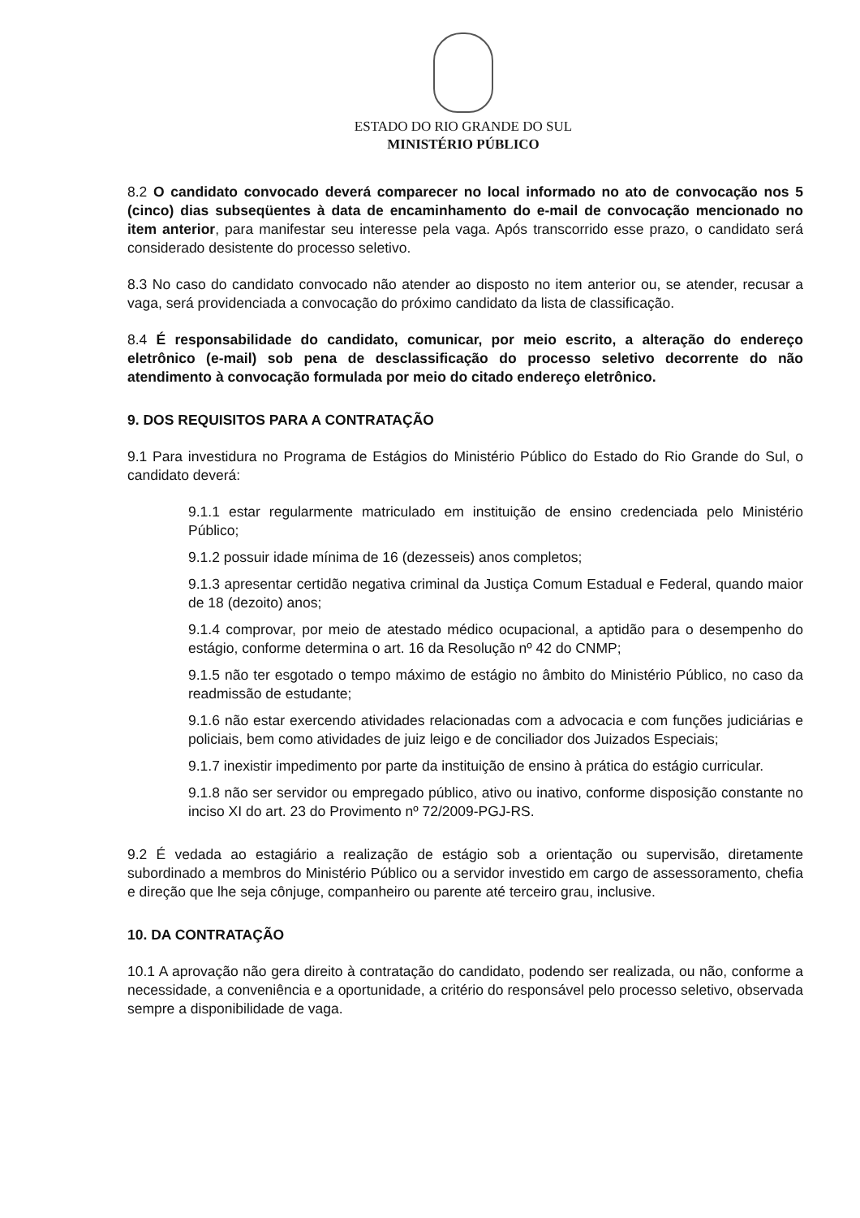ESTADO DO RIO GRANDE DO SUL
MINISTÉRIO PÚBLICO
8.2 O candidato convocado deverá comparecer no local informado no ato de convocação nos 5 (cinco) dias subseqüentes à data de encaminhamento do e-mail de convocação mencionado no item anterior, para manifestar seu interesse pela vaga. Após transcorrido esse prazo, o candidato será considerado desistente do processo seletivo.
8.3 No caso do candidato convocado não atender ao disposto no item anterior ou, se atender, recusar a vaga, será providenciada a convocação do próximo candidato da lista de classificação.
8.4 É responsabilidade do candidato, comunicar, por meio escrito, a alteração do endereço eletrônico (e-mail) sob pena de desclassificação do processo seletivo decorrente do não atendimento à convocação formulada por meio do citado endereço eletrônico.
9. DOS REQUISITOS PARA A CONTRATAÇÃO
9.1 Para investidura no Programa de Estágios do Ministério Público do Estado do Rio Grande do Sul, o candidato deverá:
9.1.1 estar regularmente matriculado em instituição de ensino credenciada pelo Ministério Público;
9.1.2 possuir idade mínima de 16 (dezesseis) anos completos;
9.1.3 apresentar certidão negativa criminal da Justiça Comum Estadual e Federal, quando maior de 18 (dezoito) anos;
9.1.4 comprovar, por meio de atestado médico ocupacional, a aptidão para o desempenho do estágio, conforme determina o art. 16 da Resolução nº 42 do CNMP;
9.1.5 não ter esgotado o tempo máximo de estágio no âmbito do Ministério Público, no caso da readmissão de estudante;
9.1.6 não estar exercendo atividades relacionadas com a advocacia e com funções judiciárias e policiais, bem como atividades de juiz leigo e de conciliador dos Juizados Especiais;
9.1.7 inexistir impedimento por parte da instituição de ensino à prática do estágio curricular.
9.1.8 não ser servidor ou empregado público, ativo ou inativo, conforme disposição constante no inciso XI do art. 23 do Provimento nº 72/2009-PGJ-RS.
9.2 É vedada ao estagiário a realização de estágio sob a orientação ou supervisão, diretamente subordinado a membros do Ministério Público ou a servidor investido em cargo de assessoramento, chefia e direção que lhe seja cônjuge, companheiro ou parente até terceiro grau, inclusive.
10. DA CONTRATAÇÃO
10.1 A aprovação não gera direito à contratação do candidato, podendo ser realizada, ou não, conforme a necessidade, a conveniência e a oportunidade, a critério do responsável pelo processo seletivo, observada sempre a disponibilidade de vaga.